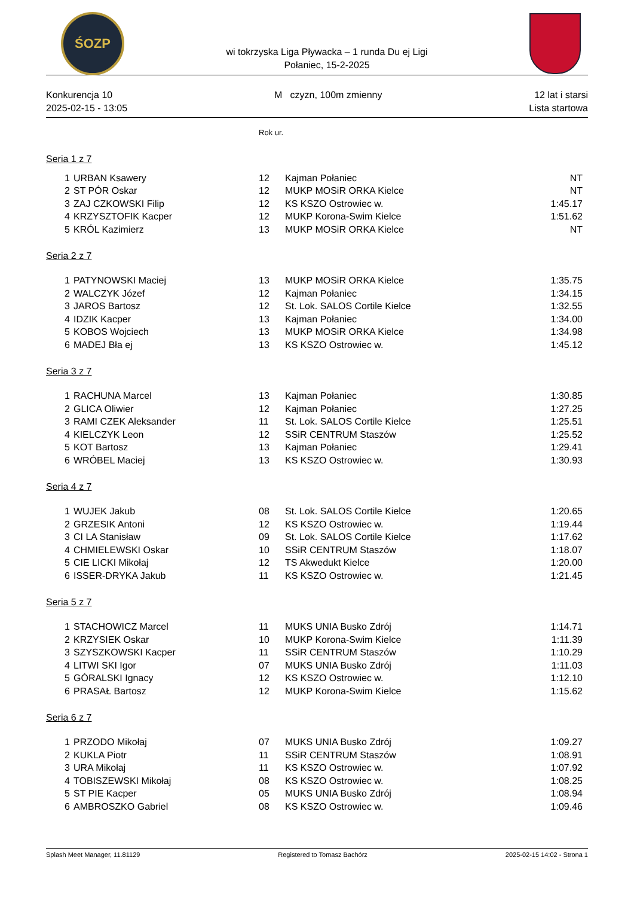ŚOZP
wi tokrzyska Liga Pływacka – 1 runda Du ej Ligi
Połaniec, 15-2-2025
Konkurencja 10
2025-02-15 - 13:05
M czyzn, 100m zmienny 12 lat i starsi
Lista startowa
| | | Rok ur. | | |
| Seria 1 z 7 | | | | |
| 1 | URBAN Ksawery | 12 | Kajman Połaniec | NT |
| 2 | ST PÓR Oskar | 12 | MUKP MOSiR ORKA Kielce | NT |
| 3 | ZAJ CZKOWSKI Filip | 12 | KS KSZO Ostrowiec w. | 1:45.17 |
| 4 | KRZYSZTOFIK Kacper | 12 | MUKP Korona-Swim Kielce | 1:51.62 |
| 5 | KRÓL Kazimierz | 13 | MUKP MOSiR ORKA Kielce | NT |
| Seria 2 z 7 | | | | |
| 1 | PATYNOWSKI Maciej | 13 | MUKP MOSiR ORKA Kielce | 1:35.75 |
| 2 | WALCZYK Józef | 12 | Kajman Połaniec | 1:34.15 |
| 3 | JAROS Bartosz | 12 | St. Lok. SALOS Cortile Kielce | 1:32.55 |
| 4 | IDZIK Kacper | 13 | Kajman Połaniec | 1:34.00 |
| 5 | KOBOS Wojciech | 13 | MUKP MOSiR ORKA Kielce | 1:34.98 |
| 6 | MADEJ Bła ej | 13 | KS KSZO Ostrowiec w. | 1:45.12 |
| Seria 3 z 7 | | | | |
| 1 | RACHUNA Marcel | 13 | Kajman Połaniec | 1:30.85 |
| 2 | GLICA Oliwier | 12 | Kajman Połaniec | 1:27.25 |
| 3 | RAMI CZEK Aleksander | 11 | St. Lok. SALOS Cortile Kielce | 1:25.51 |
| 4 | KIELCZYK Leon | 12 | SSiR CENTRUM Staszów | 1:25.52 |
| 5 | KOT Bartosz | 13 | Kajman Połaniec | 1:29.41 |
| 6 | WRÓBEL Maciej | 13 | KS KSZO Ostrowiec w. | 1:30.93 |
| Seria 4 z 7 | | | | |
| 1 | WUJEK Jakub | 08 | St. Lok. SALOS Cortile Kielce | 1:20.65 |
| 2 | GRZESIK Antoni | 12 | KS KSZO Ostrowiec w. | 1:19.44 |
| 3 | CI LA Stanisław | 09 | St. Lok. SALOS Cortile Kielce | 1:17.62 |
| 4 | CHMIELEWSKI Oskar | 10 | SSiR CENTRUM Staszów | 1:18.07 |
| 5 | CIE LICKI Mikołaj | 12 | TS Akwedukt Kielce | 1:20.00 |
| 6 | ISSER-DRYKA Jakub | 11 | KS KSZO Ostrowiec w. | 1:21.45 |
| Seria 5 z 7 | | | | |
| 1 | STACHOWICZ Marcel | 11 | MUKS UNIA Busko Zdrój | 1:14.71 |
| 2 | KRZYSIEK Oskar | 10 | MUKP Korona-Swim Kielce | 1:11.39 |
| 3 | SZYSZKOWSKI Kacper | 11 | SSiR CENTRUM Staszów | 1:10.29 |
| 4 | LITWI SKI Igor | 07 | MUKS UNIA Busko Zdrój | 1:11.03 |
| 5 | GÓRALSKI Ignacy | 12 | KS KSZO Ostrowiec w. | 1:12.10 |
| 6 | PRASAŁ Bartosz | 12 | MUKP Korona-Swim Kielce | 1:15.62 |
| Seria 6 z 7 | | | | |
| 1 | PRZODO Mikołaj | 07 | MUKS UNIA Busko Zdrój | 1:09.27 |
| 2 | KUKLA Piotr | 11 | SSiR CENTRUM Staszów | 1:08.91 |
| 3 | URA Mikołaj | 11 | KS KSZO Ostrowiec w. | 1:07.92 |
| 4 | TOBISZEWSKI Mikołaj | 08 | KS KSZO Ostrowiec w. | 1:08.25 |
| 5 | ST PIE Kacper | 05 | MUKS UNIA Busko Zdrój | 1:08.94 |
| 6 | AMBROSZKO Gabriel | 08 | KS KSZO Ostrowiec w. | 1:09.46 |
Splash Meet Manager, 11.81129 Registered to Tomasz Bachórz 2025-02-15 14:02 - Strona 1